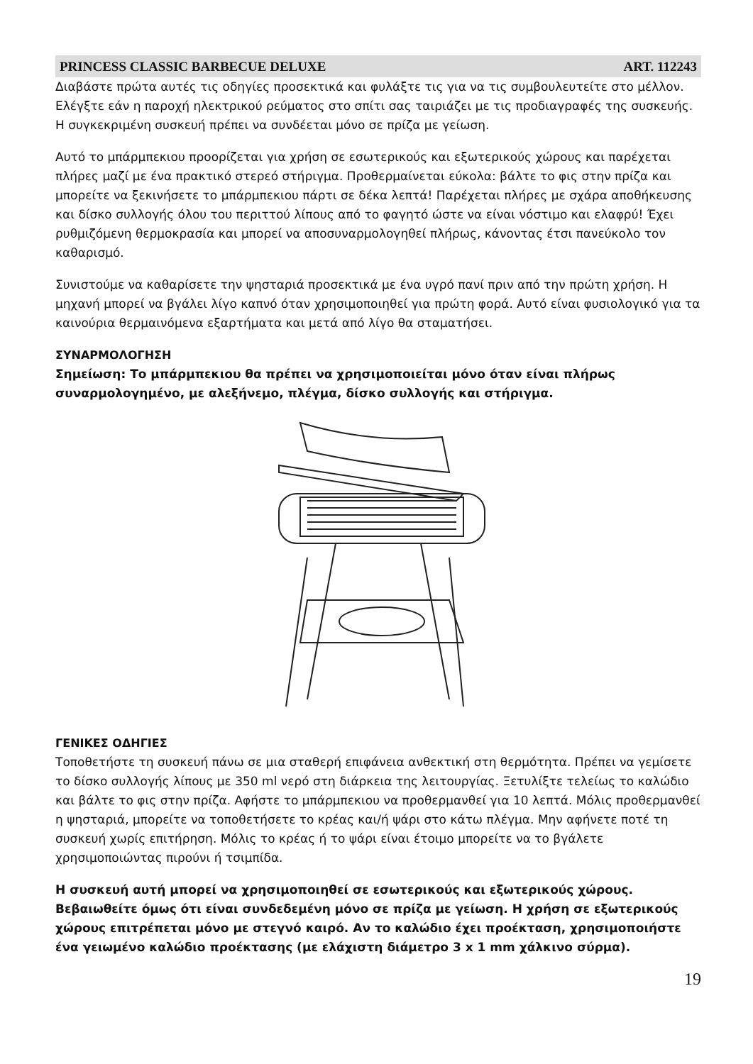PRINCESS CLASSIC BARBECUE DELUXE ART. 112243
Διαβάστε πρώτα αυτές τις οδηγίες προσεκτικά και φυλάξτε τις για να τις συμβουλευτείτε στο μέλλον. Ελέγξτε εάν η παροχή ηλεκτρικού ρεύματος στο σπίτι σας ταιριάζει με τις προδιαγραφές της συσκευής. Η συγκεκριμένη συσκευή πρέπει να συνδέεται μόνο σε πρίζα με γείωση.
Αυτό το μπάρμπεκιου προορίζεται για χρήση σε εσωτερικούς και εξωτερικούς χώρους και παρέχεται πλήρες μαζί με ένα πρακτικό στερεό στήριγμα. Προθερμαίνεται εύκολα: βάλτε το φις στην πρίζα και μπορείτε να ξεκινήσετε το μπάρμπεκιου πάρτι σε δέκα λεπτά! Παρέχεται πλήρες με σχάρα αποθήκευσης και δίσκο συλλογής όλου του περιττού λίπους από το φαγητό ώστε να είναι νόστιμο και ελαφρύ! Έχει ρυθμιζόμενη θερμοκρασία και μπορεί να αποσυναρμολογηθεί πλήρως, κάνοντας έτσι πανεύκολο τον καθαρισμό.
Συνιστούμε να καθαρίσετε την ψησταριά προσεκτικά με ένα υγρό πανί πριν από την πρώτη χρήση. Η μηχανή μπορεί να βγάλει λίγο καπνό όταν χρησιμοποιηθεί για πρώτη φορά. Αυτό είναι φυσιολογικό για τα καινούρια θερμαινόμενα εξαρτήματα και μετά από λίγο θα σταματήσει.
ΣΥΝΑΡΜΟΛΟΓΗΣΗ
Σημείωση: Το μπάρμπεκιου θα πρέπει να χρησιμοποιείται μόνο όταν είναι πλήρως συναρμολογημένο, με αλεξήνεμο, πλέγμα, δίσκο συλλογής και στήριγμα.
ΓΕΝΙΚΕΣ ΟΔΗΓΙΕΣ
Τοποθετήστε τη συσκευή πάνω σε μια σταθερή επιφάνεια ανθεκτική στη θερμότητα. Πρέπει να γεμίσετε το δίσκο συλλογής λίπους με 350 ml νερό στη διάρκεια της λειτουργίας. Ξετυλίξτε τελείως το καλώδιο και βάλτε το φις στην πρίζα. Αφήστε το μπάρμπεκιου να προθερμανθεί για 10 λεπτά. Μόλις προθερμανθεί η ψησταριά, μπορείτε να τοποθετήσετε το κρέας και/ή ψάρι στο κάτω πλέγμα. Μην αφήνετε ποτέ τη συσκευή χωρίς επιτήρηση. Μόλις το κρέας ή το ψάρι είναι έτοιμο μπορείτε να το βγάλετε χρησιμοποιώντας πιρούνι ή τσιμπίδα.
Η συσκευή αυτή μπορεί να χρησιμοποιηθεί σε εσωτερικούς και εξωτερικούς χώρους. Βεβαιωθείτε όμως ότι είναι συνδεδεμένη μόνο σε πρίζα με γείωση. Η χρήση σε εξωτερικούς χώρους επιτρέπεται μόνο με στεγνό καιρό. Αν το καλώδιο έχει προέκταση, χρησιμοποιήστε ένα γειωμένο καλώδιο προέκτασης (με ελάχιστη διάμετρο 3 x 1 mm χάλκινο σύρμα).
19